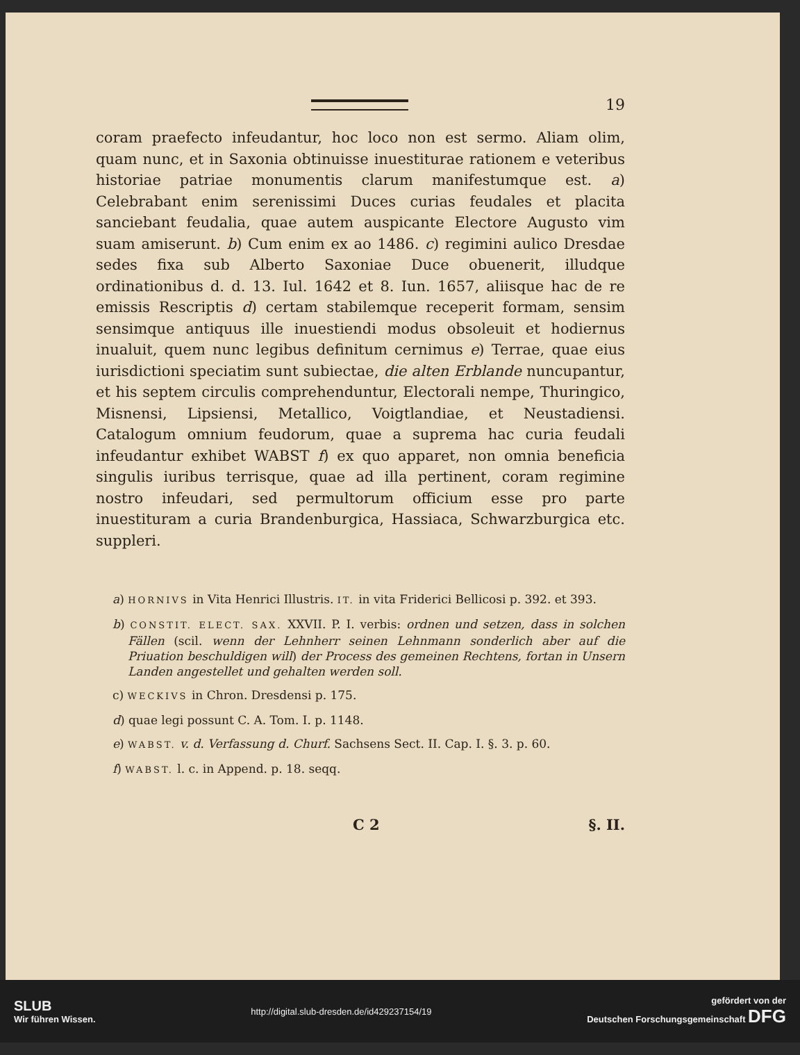19
coram praefecto infeudantur, hoc loco non est sermo. Aliam olim, quam nunc, et in Saxonia obtinuisse inuestiturae rationem e veteribus historiae patriae monumentis clarum manifestumque est. a) Celebrabant enim serenissimi Duces curias feudales et placita sanciebant feudalia, quae autem auspicante Electore Augusto vim suam amiserunt. b) Cum enim ex ao 1486. c) regimini aulico Dresdae sedes fixa sub Alberto Saxoniae Duce obuenerit, illudque ordinationibus d. d. 13. Iul. 1642 et 8. Iun. 1657, aliisque hac de re emissis Rescriptis d) certam stabilemque receperit formam, sensim sensimque antiquus ille inuestiendi modus obsoleuit et hodiernus inualuit, quem nunc legibus definitum cernimus e) Terrae, quae eius iurisdictioni speciatim sunt subiectae, die alten Erblande nuncupantur, et his septem circulis comprehenduntur, Electorali nempe, Thuringico, Misnensi, Lipsiensi, Metallico, Voigtlandiae, et Neustadiensi. Catalogum omnium feudorum, quae a suprema hac curia feudali infeudantur exhibet WABST f) ex quo apparet, non omnia beneficia singulis iuribus terrisque, quae ad illa pertinent, coram regimine nostro infeudari, sed permultorum officium esse pro parte inuestituram a curia Brandenburgica, Hassiaca, Schwarzburgica etc. suppleri.
a) HORNIVS in Vita Henrici Illustris. IT. in vita Friderici Bellicosi p. 392. et 393.
b) CONSTIT. ELECT. SAX. XXVII. P. I. verbis: ordnen und setzen, dass in solchen Fällen (scil. wenn der Lehnherr seinen Lehnmann sonderlich aber auf die Priuation beschuldigen will) der Process des gemeinen Rechtens, fortan in Unsern Landen angestellet und gehalten werden soll.
c) WECKIVS in Chron. Dresdensi p. 175.
d) quae legi possunt C. A. Tom. I. p. 1148.
e) WABST. v. d. Verfassung d. Churf. Sachsens Sect. II. Cap. I. §. 3. p. 60.
f) WABST. l. c. in Append. p. 18. seqq.
C 2 §. II.
SLUB
Wir führen Wissen.
http://digital.slub-dresden.de/id429237154/19
gefördert von der
Deutschen Forschungsgemeinschaft DFG